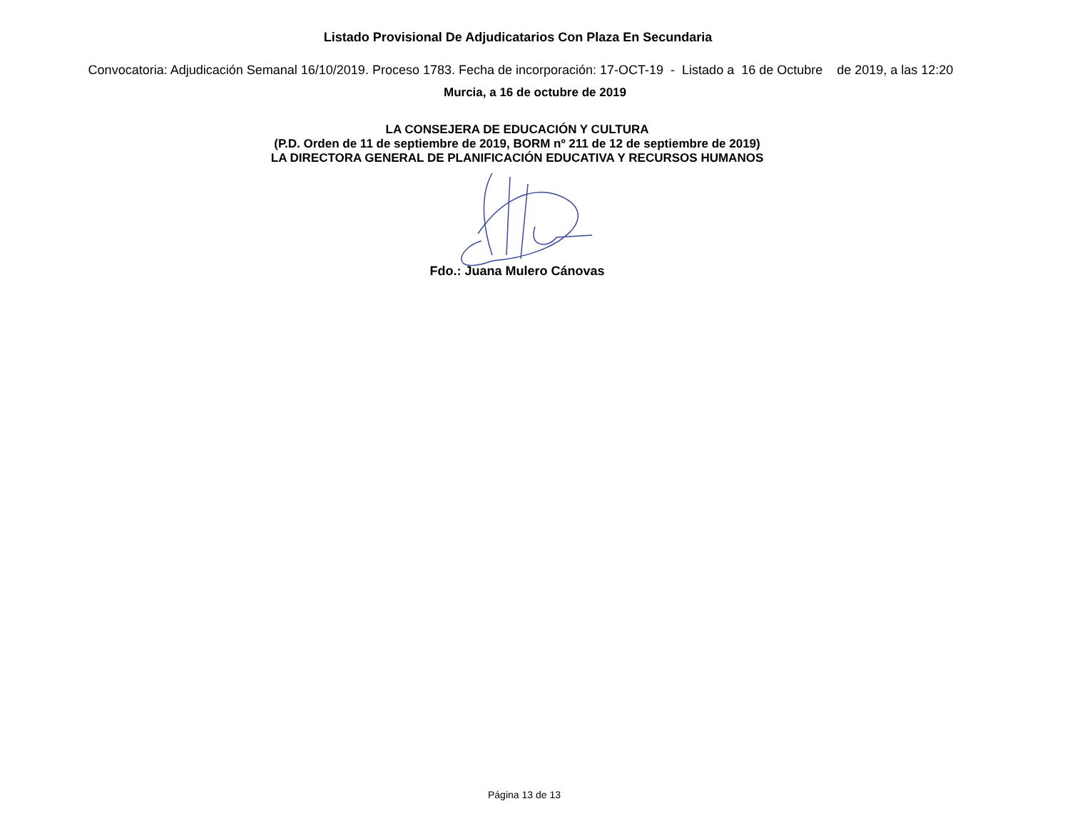Listado Provisional De Adjudicatarios Con Plaza En Secundaria
Convocatoria: Adjudicación Semanal 16/10/2019. Proceso 1783. Fecha de incorporación: 17-OCT-19 - Listado a 16 de Octubre de 2019, a las 12:20
Murcia, a 16 de octubre de 2019
LA CONSEJERA DE EDUCACIÓN Y CULTURA
(P.D. Orden de 11 de septiembre de 2019, BORM nº 211 de 12 de septiembre de 2019)
LA DIRECTORA GENERAL DE PLANIFICACIÓN EDUCATIVA Y RECURSOS HUMANOS
Fdo.: Juana Mulero Cánovas
Página 13 de 13